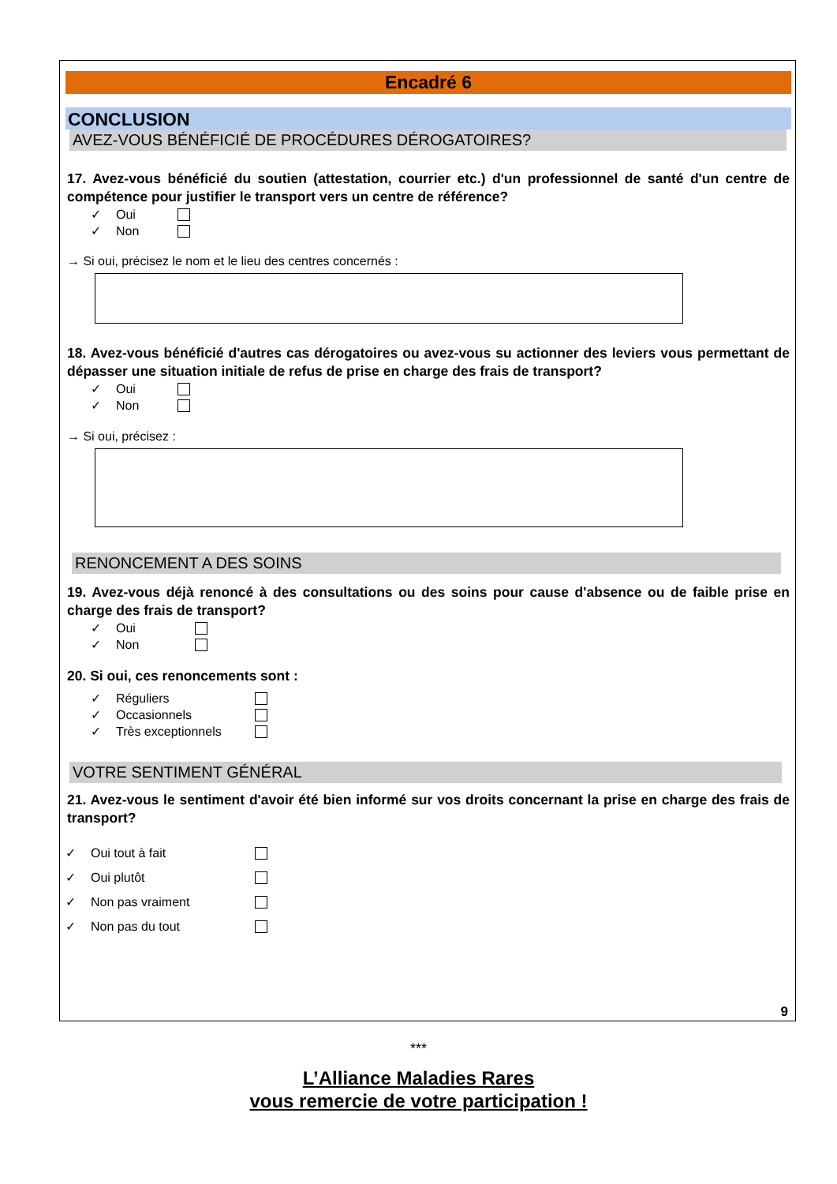Encadré 6
CONCLUSION
AVEZ-VOUS BÉNÉFICIÉ DE PROCÉDURES DÉROGATOIRES?
17. Avez-vous bénéficié du soutien (attestation, courrier etc.) d'un professionnel de santé d'un centre de compétence pour justifier le transport vers un centre de référence?
✓ Oui
✓ Non
→ Si oui, précisez le nom et le lieu des centres concernés :
18. Avez-vous bénéficié d'autres cas dérogatoires ou avez-vous su actionner des leviers vous permettant de dépasser une situation initiale de refus de prise en charge des frais de transport?
✓ Oui
✓ Non
→ Si oui, précisez :
RENONCEMENT A DES SOINS
19. Avez-vous déjà renoncé à des consultations ou des soins pour cause d'absence ou de faible prise en charge des frais de transport?
✓ Oui
✓ Non
20. Si oui, ces renoncements sont :
✓ Réguliers
✓ Occasionnels
✓ Très exceptionnels
VOTRE SENTIMENT GÉNÉRAL
21. Avez-vous le sentiment d'avoir été bien informé sur vos droits concernant la prise en charge des frais de transport?
✓ Oui tout à fait
✓ Oui plutôt
✓ Non pas vraiment
✓ Non pas du tout
9
***
L’Alliance Maladies Rares
vous remercie de votre participation !